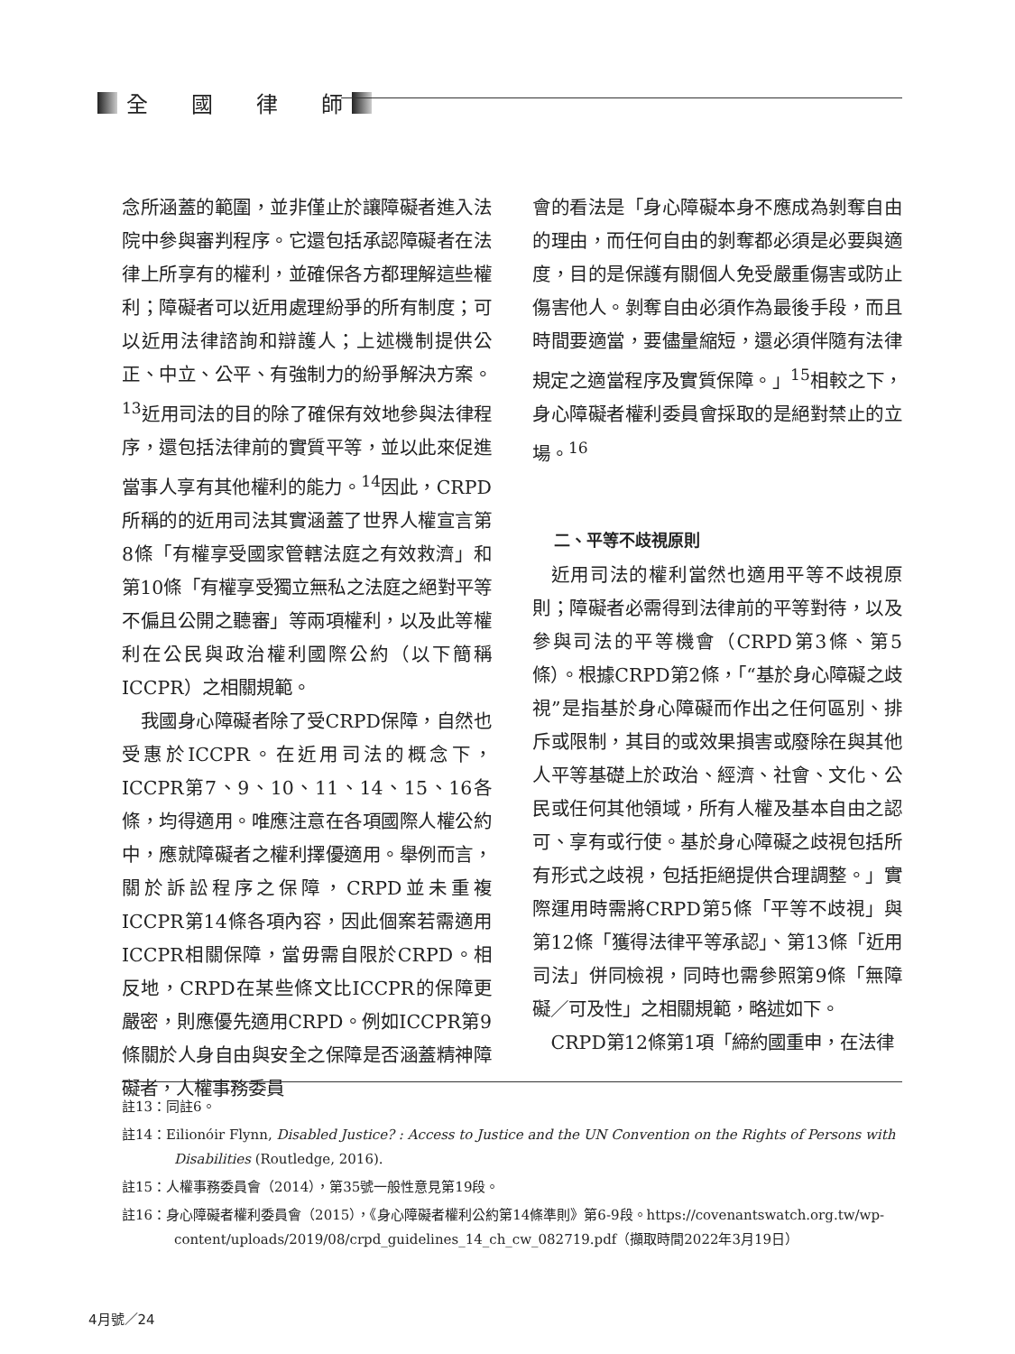全　　國　　律　　師
念所涵蓋的範圍，並非僅止於讓障礙者進入法院中參與審判程序。它還包括承認障礙者在法律上所享有的權利，並確保各方都理解這些權利；障礙者可以近用處理紛爭的所有制度；可以近用法律諮詢和辯護人；上述機制提供公正、中立、公平、有強制力的紛爭解決方案。<sup>13</sup>近用司法的目的除了確保有效地參與法律程序，還包括法律前的實質平等，並以此來促進當事人享有其他權利的能力。<sup>14</sup>因此，CRPD所稱的的近用司法其實涵蓋了世界人權宣言第8條「有權享受國家管轄法庭之有效救濟」和第10條「有權享受獨立無私之法庭之絕對平等不偏且公開之聽審」等兩項權利，以及此等權利在公民與政治權利國際公約（以下簡稱ICCPR）之相關規範。
我國身心障礙者除了受CRPD保障，自然也受惠於ICCPR。在近用司法的概念下，ICCPR第7、9、10、11、14、15、16各條，均得適用。唯應注意在各項國際人權公約中，應就障礙者之權利擇優適用。舉例而言，關於訴訟程序之保障，CRPD並未重複ICCPR第14條各項內容，因此個案若需適用ICCPR相關保障，當毋需自限於CRPD。相反地，CRPD在某些條文比ICCPR的保障更嚴密，則應優先適用CRPD。例如ICCPR第9條關於人身自由與安全之保障是否涵蓋精神障礙者，人權事務委員
會的看法是「身心障礙本身不應成為剝奪自由的理由，而任何自由的剝奪都必須是必要與適度，目的是保護有關個人免受嚴重傷害或防止傷害他人。剝奪自由必須作為最後手段，而且時間要適當，要儘量縮短，還必須伴隨有法律規定之適當程序及實質保障。」<sup>15</sup>相較之下，身心障礙者權利委員會採取的是絕對禁止的立場。<sup>16</sup>
二、平等不歧視原則
近用司法的權利當然也適用平等不歧視原則；障礙者必需得到法律前的平等對待，以及參與司法的平等機會（CRPD第3條、第5條）。根據CRPD第2條，「“基於身心障礙之歧視”是指基於身心障礙而作出之任何區別、排斥或限制，其目的或效果損害或廢除在與其他人平等基礎上於政治、經濟、社會、文化、公民或任何其他領域，所有人權及基本自由之認可、享有或行使。基於身心障礙之歧視包括所有形式之歧視，包括拒絕提供合理調整。」實際運用時需將CRPD第5條「平等不歧視」與第12條「獲得法律平等承認」、第13條「近用司法」併同檢視，同時也需參照第9條「無障礙／可及性」之相關規範，略述如下。
CRPD第12條第1項「締約國重申，在法律
註13：同註6。
註14：Eilionóir Flynn, Disabled Justice? : Access to Justice and the UN Convention on the Rights of Persons with Disabilities (Routledge, 2016).
註15：人權事務委員會（2014），第35號一般性意見第19段。
註16：身心障礙者權利委員會（2015），《身心障礙者權利公約第14條準則》第6-9段。https://covenantswatch.org.tw/wp-content/uploads/2019/08/crpd_guidelines_14_ch_cw_082719.pdf（擷取時間2022年3月19日）
4月號／24